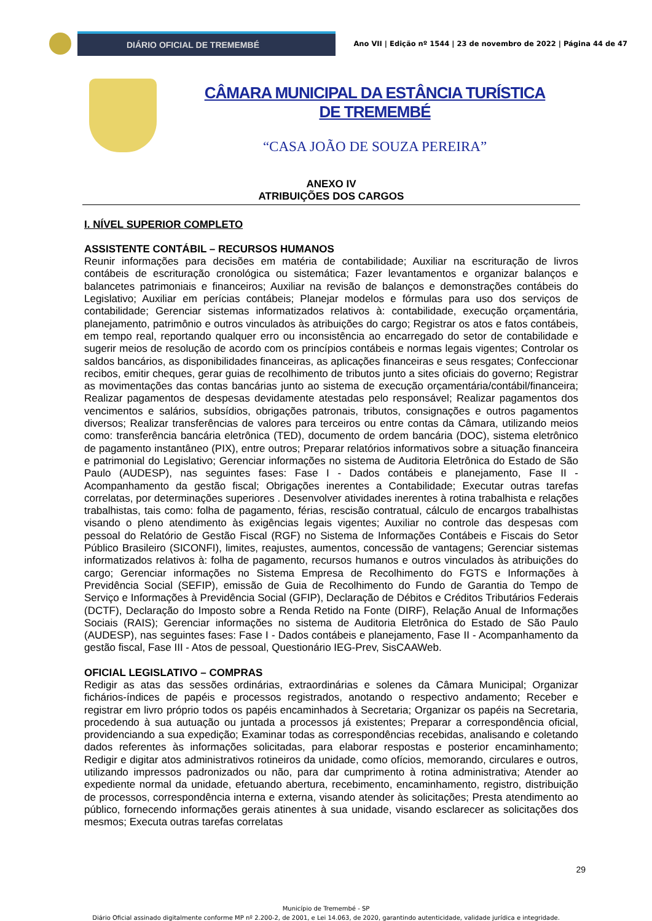DIÁRIO OFICIAL DE TREMEMBÉ
Ano VII | Edição nº 1544 | 23 de novembro de 2022 | Página 44 de 47
CÂMARA MUNICIPAL DA ESTÂNCIA TURÍSTICA DE TREMEMBÉ
“CASA JOÃO DE SOUZA PEREIRA”
ANEXO IV
ATRIBUIÇÕES DOS CARGOS
I. NÍVEL SUPERIOR COMPLETO
ASSISTENTE CONTÁBIL – RECURSOS HUMANOS
Reunir informações para decisões em matéria de contabilidade; Auxiliar na escrituração de livros contábeis de escrituração cronológica ou sistemática; Fazer levantamentos e organizar balanços e balancetes patrimoniais e financeiros; Auxiliar na revisão de balanços e demonstrações contábeis do Legislativo; Auxiliar em perícias contábeis; Planejar modelos e fórmulas para uso dos serviços de contabilidade; Gerenciar sistemas informatizados relativos à: contabilidade, execução orçamentária, planejamento, patrimônio e outros vinculados às atribuições do cargo; Registrar os atos e fatos contábeis, em tempo real, reportando qualquer erro ou inconsistência ao encarregado do setor de contabilidade e sugerir meios de resolução de acordo com os princípios contábeis e normas legais vigentes; Controlar os saldos bancários, as disponibilidades financeiras, as aplicações financeiras e seus resgates; Confeccionar recibos, emitir cheques, gerar guias de recolhimento de tributos junto a sites oficiais do governo; Registrar as movimentações das contas bancárias junto ao sistema de execução orçamentária/contábil/financeira; Realizar pagamentos de despesas devidamente atestadas pelo responsável; Realizar pagamentos dos vencimentos e salários, subsídios, obrigações patronais, tributos, consignações e outros pagamentos diversos; Realizar transferências de valores para terceiros ou entre contas da Câmara, utilizando meios como: transferência bancária eletrônica (TED), documento de ordem bancária (DOC), sistema eletrônico de pagamento instantâneo (PIX), entre outros; Preparar relatórios informativos sobre a situação financeira e patrimonial do Legislativo; Gerenciar informações no sistema de Auditoria Eletrônica do Estado de São Paulo (AUDESP), nas seguintes fases: Fase I - Dados contábeis e planejamento, Fase II - Acompanhamento da gestão fiscal; Obrigações inerentes a Contabilidade; Executar outras tarefas correlatas, por determinações superiores . Desenvolver atividades inerentes à rotina trabalhista e relações trabalhistas, tais como: folha de pagamento, férias, rescisão contratual, cálculo de encargos trabalhistas visando o pleno atendimento às exigências legais vigentes; Auxiliar no controle das despesas com pessoal do Relatório de Gestão Fiscal (RGF) no Sistema de Informações Contábeis e Fiscais do Setor Público Brasileiro (SICONFI), limites, reajustes, aumentos, concessão de vantagens; Gerenciar sistemas informatizados relativos à: folha de pagamento, recursos humanos e outros vinculados às atribuições do cargo; Gerenciar informações no Sistema Empresa de Recolhimento do FGTS e Informações à Previdência Social (SEFIP), emissão de Guia de Recolhimento do Fundo de Garantia do Tempo de Serviço e Informações à Previdência Social (GFIP), Declaração de Débitos e Créditos Tributários Federais (DCTF), Declaração do Imposto sobre a Renda Retido na Fonte (DIRF), Relação Anual de Informações Sociais (RAIS); Gerenciar informações no sistema de Auditoria Eletrônica do Estado de São Paulo (AUDESP), nas seguintes fases: Fase I - Dados contábeis e planejamento, Fase II - Acompanhamento da gestão fiscal, Fase III - Atos de pessoal, Questionário IEG-Prev, SisCAAWeb.
OFICIAL LEGISLATIVO – COMPRAS
Redigir as atas das sessões ordinárias, extraordinárias e solenes da Câmara Municipal; Organizar fichários-índices de papéis e processos registrados, anotando o respectivo andamento; Receber e registrar em livro próprio todos os papéis encaminhados à Secretaria; Organizar os papéis na Secretaria, procedendo à sua autuação ou juntada a processos já existentes; Preparar a correspondência oficial, providenciando a sua expedição; Examinar todas as correspondências recebidas, analisando e coletando dados referentes às informações solicitadas, para elaborar respostas e posterior encaminhamento; Redigir e digitar atos administrativos rotineiros da unidade, como ofícios, memorando, circulares e outros, utilizando impressos padronizados ou não, para dar cumprimento à rotina administrativa; Atender ao expediente normal da unidade, efetuando abertura, recebimento, encaminhamento, registro, distribuição de processos, correspondência interna e externa, visando atender às solicitações; Presta atendimento ao público, fornecendo informações gerais atinentes à sua unidade, visando esclarecer as solicitações dos mesmos; Executa outras tarefas correlatas
29
Município de Tremembé - SP
Diário Oficial assinado digitalmente conforme MP nº 2.200-2, de 2001, e Lei 14.063, de 2020, garantindo autenticidade, validade jurídica e integridade.